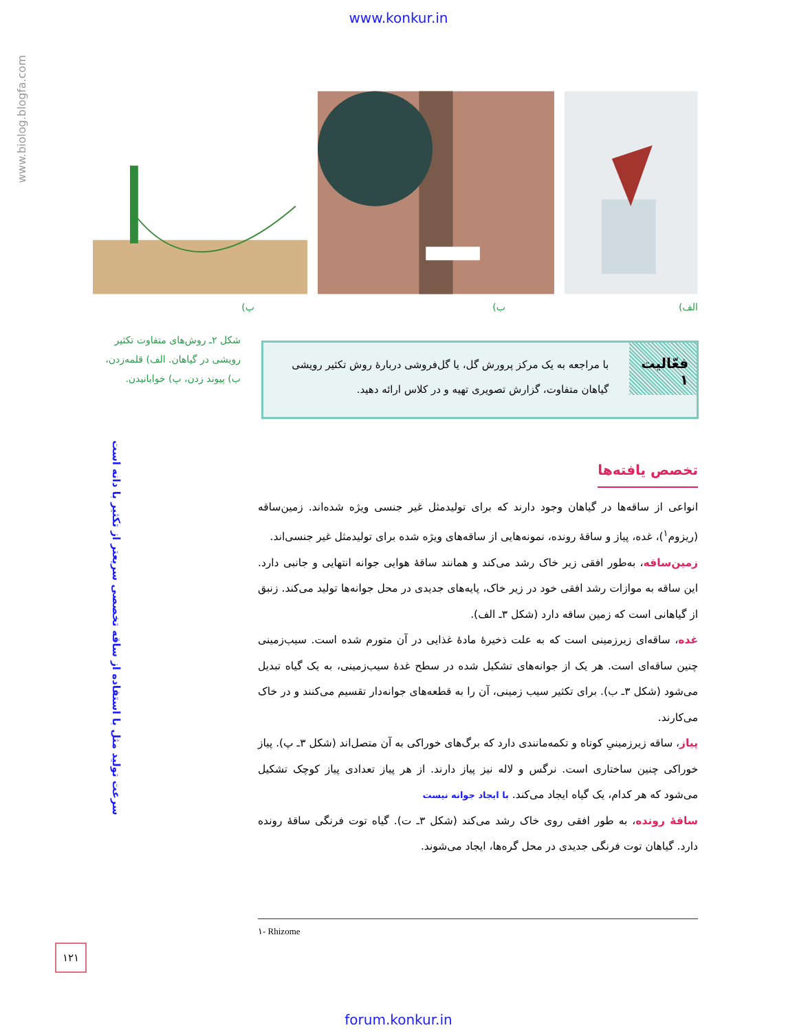www.konkur.in
www.biolog.blogfa.com
الف) ب) پ)
شکل ۲ـ روش‌های متفاوت تکثیر رویشی در گیاهان. الف) قلمه‌زدن، ب) پیوند زدن، پ) خوابانیدن.
فعّالیت ۱
با مراجعه به یک مرکز پرورش گل، یا گل‌فروشی دربارهٔ روش تکثیر رویشی گیاهان متفاوت، گزارش تصویری تهیه و در کلاس ارائه دهید.
سرعت تولید مثل با استفاده از ساقه تخصصی سریعتر از تکثیر با دانه است
تخصص یافته‌ها
انواعی از ساقه‌ها در گیاهان وجود دارند که برای تولیدمثل غیر جنسی ویژه شده‌اند. زمین‌ساقه (ریزوم<sup>۱</sup>)، غده، پیاز و ساقهٔ رونده، نمونه‌هایی از ساقه‌های ویژه شده برای تولیدمثل غیر جنسی‌اند.
زمین‌ساقه، به‌طور افقی زیر خاک رشد می‌کند و همانند ساقهٔ هوایی جوانه انتهایی و جانبی دارد. این ساقه به موازات رشد افقی خود در زیر خاک، پایه‌های جدیدی در محل جوانه‌ها تولید می‌کند. زنبق از گیاهانی است که زمین ساقه دارد (شکل ۳ـ الف).
غده، ساقه‌ای زیرزمینی است که به علت ذخیرهٔ مادهٔ غذایی در آن متورم شده است. سیب‌زمینی چنین ساقه‌ای است. هر یک از جوانه‌های تشکیل شده در سطح غدهٔ سیب‌زمینی، به یک گیاه تبدیل می‌شود (شکل ۳ـ ب). برای تکثیر سیب زمینی، آن را به قطعه‌های جوانه‌دار تقسیم می‌کنند و در خاک می‌کارند.
پیاز، ساقه زیرزمینیِ کوتاه و تکمه‌مانندی دارد که برگ‌های خوراکی به آن متصل‌اند (شکل ۳ـ پ). پیاز خوراکی چنین ساختاری است. نرگس و لاله نیز پیاز دارند. از هر پیاز تعدادی پیاز کوچک تشکیل می‌شود که هر کدام، یک گیاه ایجاد می‌کند. با ایجاد جوانه نیست
ساقهٔ رونده، به طور افقی روی خاک رشد می‌کند (شکل ۳ـ ت). گیاه توت فرنگی ساقهٔ رونده دارد. گیاهان توت فرنگی جدیدی در محل گره‌ها، ایجاد می‌شوند.
۱- Rhizome
۱۲۱
forum.konkur.in